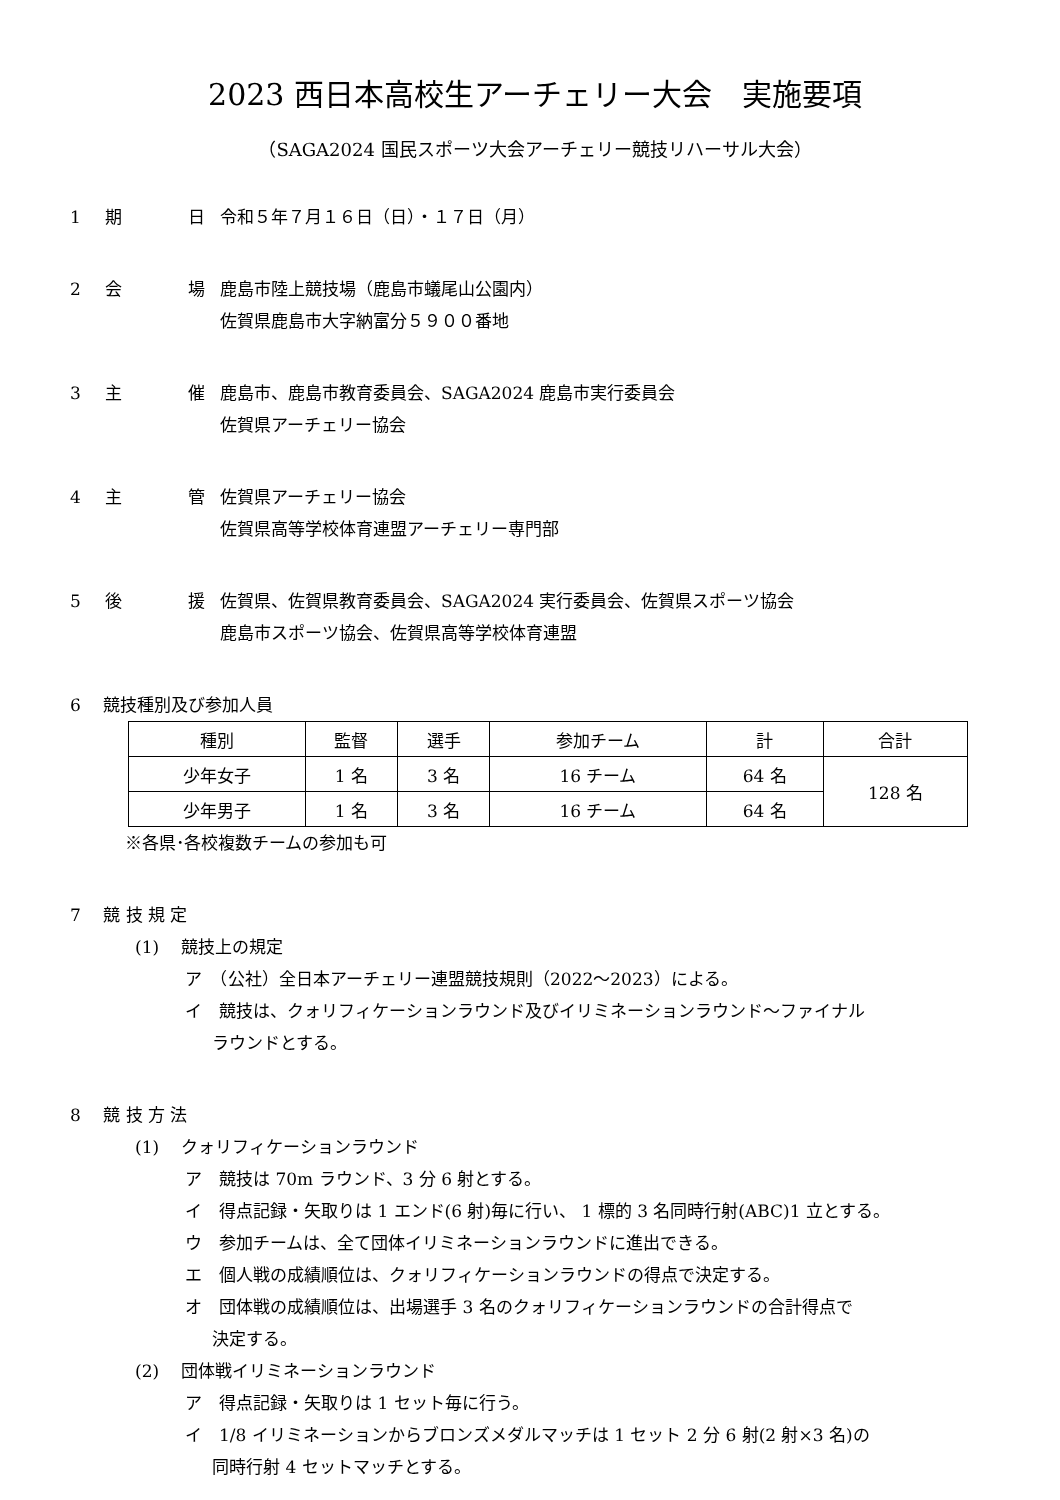2023 西日本高校生アーチェリー大会　実施要項
（SAGA2024 国民スポーツ大会アーチェリー競技リハーサル大会）
1 期 日 令和５年７月１６日（日）・１７日（月）
2 会 場 鹿島市陸上競技場（鹿島市蟻尾山公園内）
佐賀県鹿島市大字納富分５９００番地
3 主 催 鹿島市、鹿島市教育委員会、SAGA2024 鹿島市実行委員会
佐賀県アーチェリー協会
4 主 管 佐賀県アーチェリー協会
佐賀県高等学校体育連盟アーチェリー専門部
5 後 援 佐賀県、佐賀県教育委員会、SAGA2024 実行委員会、佐賀県スポーツ協会
鹿島市スポーツ協会、佐賀県高等学校体育連盟
6　 競技種別及び参加人員
| 種別 | 監督 | 選手 | 参加チーム | 計 | 合計 |
| --- | --- | --- | --- | --- | --- |
| 少年女子 | 1 名 | 3 名 | 16 チーム | 64 名 | 128 名 |
| 少年男子 | 1 名 | 3 名 | 16 チーム | 64 名 | |
※各県･各校複数チームの参加も可
7　 競 技 規 定
(1)　 競技上の規定
ア　（公社）全日本アーチェリー連盟競技規則（2022～2023）による。
イ　競技は、クォリフィケーションラウンド及びイリミネーションラウンド～ファイナル
ラウンドとする。
8　 競 技 方 法
(1)　 クォリフィケーションラウンド
ア　競技は 70m ラウンド、3 分 6 射とする。
イ　得点記録・矢取りは 1 エンド(6 射)毎に行い、 1 標的 3 名同時行射(ABC)1 立とする。
ウ　参加チームは、全て団体イリミネーションラウンドに進出できる。
エ　個人戦の成績順位は、クォリフィケーションラウンドの得点で決定する。
オ　団体戦の成績順位は、出場選手 3 名のクォリフィケーションラウンドの合計得点で
決定する。
(2)　 団体戦イリミネーションラウンド
ア　得点記録・矢取りは 1 セット毎に行う。
イ　1/8 イリミネーションからブロンズメダルマッチは 1 セット 2 分 6 射(2 射×3 名)の
同時行射 4 セットマッチとする。